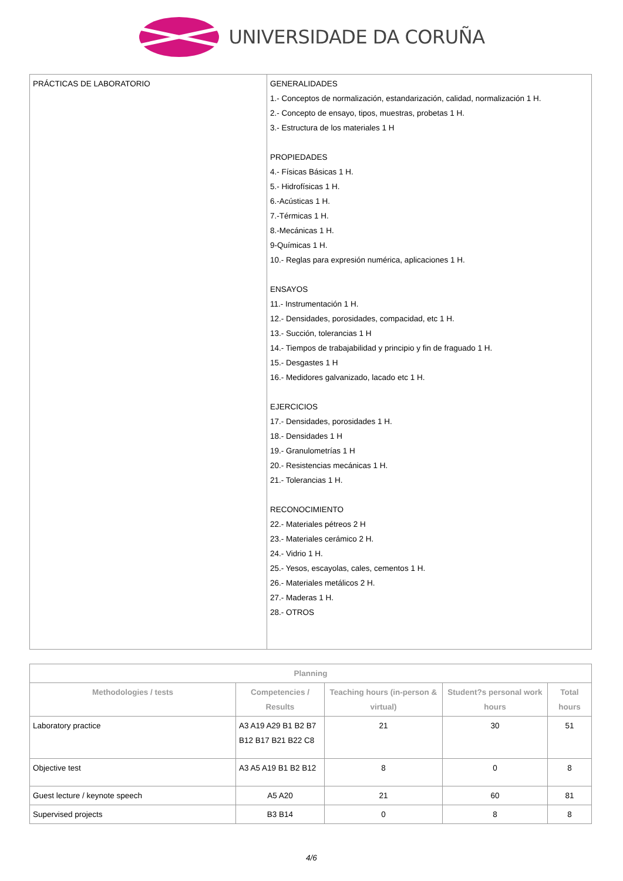UNIVERSIDADE DA CORUÑA
| PRÁCTICAS DE LABORATORIO | GENERALIDADES 1.- Conceptos de normalización, estandarización, calidad, normalización 1 H. 2.- Concepto de ensayo, tipos, muestras, probetas 1 H. 3.- Estructura de los materiales 1 H PROPIEDADES 4.- Físicas Básicas 1 H. 5.- Hidrofísicas 1 H. 6.-Acústicas 1 H. 7.-Térmicas 1 H. 8.-Mecánicas 1 H. 9-Químicas 1 H. 10.- Reglas para expresión numérica, aplicaciones 1 H. ENSAYOS 11.- Instrumentación 1 H. 12.- Densidades, porosidades, compacidad, etc 1 H. 13.- Succión, tolerancias 1 H 14.- Tiempos de trabajabilidad y principio y fin de fraguado 1 H. 15.- Desgastes 1 H 16.- Medidores galvanizado, lacado etc 1 H. EJERCICIOS 17.- Densidades, porosidades 1 H. 18.- Densidades 1 H 19.- Granulometrías 1 H 20.- Resistencias mecánicas 1 H. 21.- Tolerancias 1 H. RECONOCIMIENTO 22.- Materiales pétreos 2 H 23.- Materiales cerámico 2 H. 24.- Vidrio 1 H. 25.- Yesos, escayolas, cales, cementos 1 H. 26.- Materiales metálicos 2 H. 27.- Maderas 1 H. 28.- OTROS |
| Planning | | | | |
| --- | --- | --- | --- | --- |
| Methodologies / tests | Competencies / Results | Teaching hours (in-person & virtual) | Student?s personal work hours | Total hours |
| Laboratory practice | A3 A19 A29 B1 B2 B7 B12 B17 B21 B22 C8 | 21 | 30 | 51 |
| Objective test | A3 A5 A19 B1 B2 B12 | 8 | 0 | 8 |
| Guest lecture / keynote speech | A5 A20 | 21 | 60 | 81 |
| Supervised projects | B3 B14 | 0 | 8 | 8 |
4/6